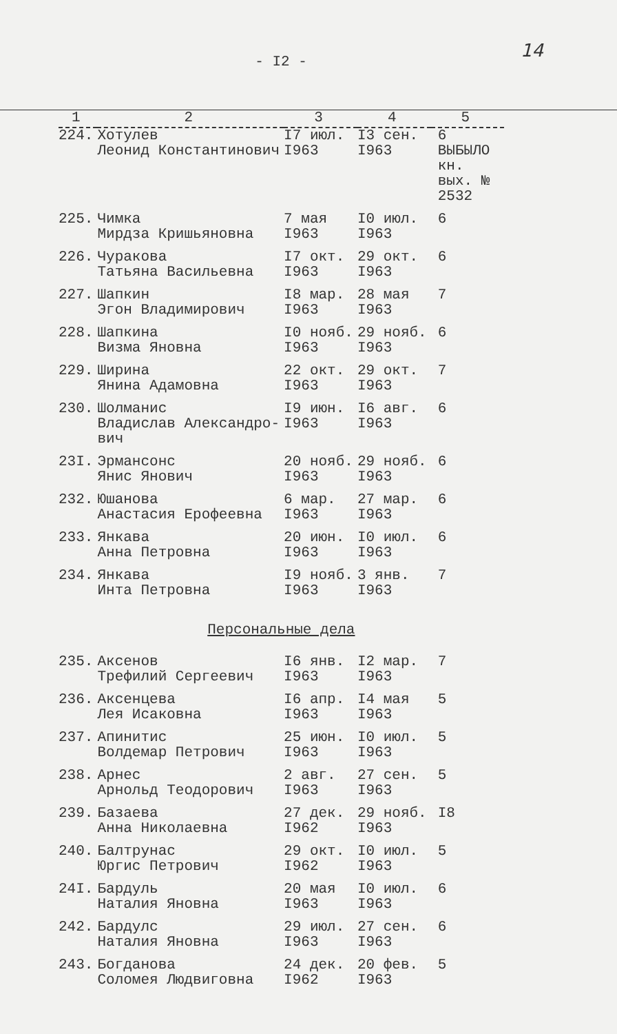- I2 -
14
| 1 | 2 | 3 | 4 | 5 |
| --- | --- | --- | --- | --- |
| 224. | Хотулев Леонид Константинович | I7 июл. I963 | I3 сен. I963 | 6 ВЫБЫЛО кн. вых. № 2532 |
| 225. | Чимка Мирдза Кришьяновна | 7 мая I963 | I0 июл. I963 | 6 |
| 226. | Чуракова Татьяна Васильевна | I7 окт. I963 | 29 окт. I963 | 6 |
| 227. | Шапкин Эгон Владимирович | I8 мар. I963 | 28 мая I963 | 7 |
| 228. | Шапкина Визма Яновна | I0 нояб. I963 | 29 нояб. I963 | 6 |
| 229. | Ширина Янина Адамовна | 22 окт. I963 | 29 окт. I963 | 7 |
| 230. | Шолманис Владислав Александро- вич | I9 июн. I963 | I6 авг. I963 | 6 |
| 23I. | Эрмансонс Янис Янович | 20 нояб. I963 | 29 нояб. I963 | 6 |
| 232. | Юшанова Анастасия Ерофеевна | 6 мар. I963 | 27 мар. I963 | 6 |
| 233. | Янкава Анна Петровна | 20 июн. I963 | I0 июл. I963 | 6 |
| 234. | Янкава Инта Петровна | I9 нояб. I963 | 3 янв. I963 | 7 |
| Персональные дела | | | | |
| 235. | Аксенов Трефилий Сергеевич | I6 янв. I963 | I2 мар. I963 | 7 |
| 236. | Аксенцева Лея Исаковна | I6 апр. I963 | I4 мая I963 | 5 |
| 237. | Апинитис Волдемар Петрович | 25 июн. I963 | I0 июл. I963 | 5 |
| 238. | Арнес Арнольд Теодорович | 2 авг. I963 | 27 сен. I963 | 5 |
| 239. | Базаева Анна Николаевна | 27 дек. I962 | 29 нояб. I963 | I8 |
| 240. | Балтрунас Юргис Петрович | 29 окт. I962 | I0 июл. I963 | 5 |
| 24I. | Бардуль Наталия Яновна | 20 мая I963 | I0 июл. I963 | 6 |
| 242. | Бардулс Наталия Яновна | 29 июл. I963 | 27 сен. I963 | 6 |
| 243. | Богданова Соломея Людвиговна | 24 дек. I962 | 20 фев. I963 | 5 |